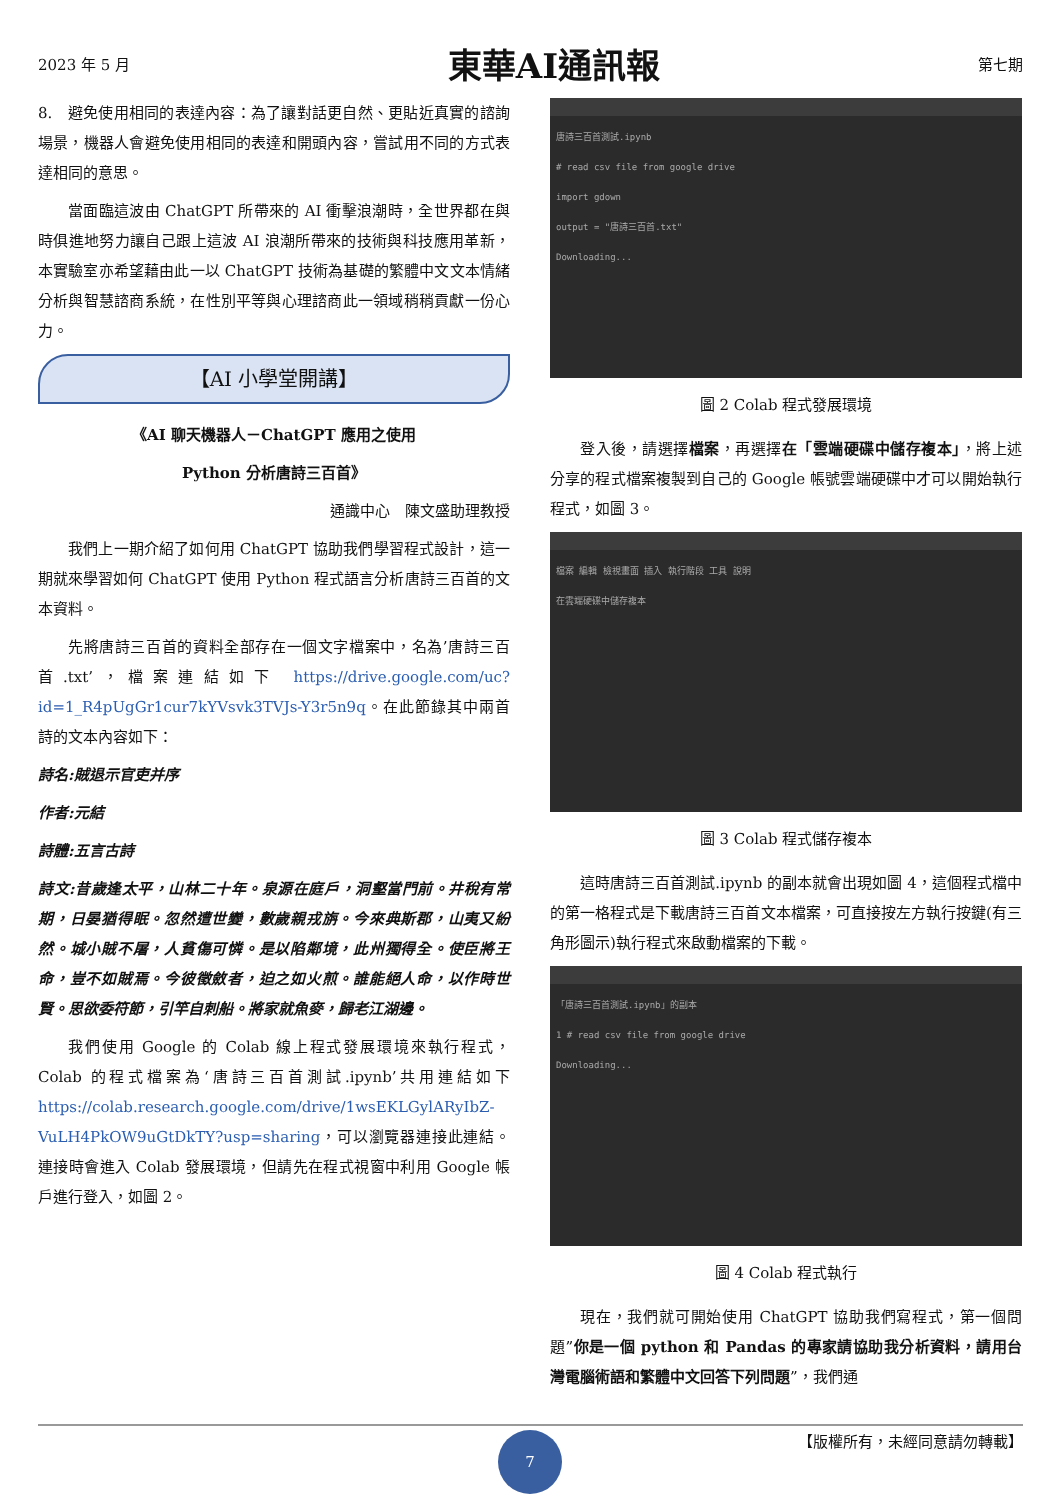2023 年 5 月 東華AI通訊報 第七期
8.　避免使用相同的表達內容：為了讓對話更自然、更貼近真實的諮詢場景，機器人會避免使用相同的表達和開頭內容，嘗試用不同的方式表達相同的意思。
當面臨這波由 ChatGPT 所帶來的 AI 衝擊浪潮時，全世界都在與時俱進地努力讓自己跟上這波 AI 浪潮所帶來的技術與科技應用革新，本實驗室亦希望藉由此一以 ChatGPT 技術為基礎的繁體中文文本情緒分析與智慧諮商系統，在性別平等與心理諮商此一領域稍稍貢獻一份心力。
【AI 小學堂開講】
《AI 聊天機器人－ChatGPT 應用之使用
Python 分析唐詩三百首》
通識中心　陳文盛助理教授
我們上一期介紹了如何用 ChatGPT 協助我們學習程式設計，這一期就來學習如何 ChatGPT 使用 Python 程式語言分析唐詩三百首的文本資料。
先將唐詩三百首的資料全部存在一個文字檔案中，名為’唐詩三百首.txt’，檔案連結如下 https://drive.google.com/uc?id=1_R4pUgGr1cur7kYVsvk3TVJs-Y3r5n9q。在此節錄其中兩首詩的文本內容如下：
詩名:賊退示官吏并序
作者:元結
詩體:五言古詩
詩文:昔歲逢太平，山林二十年。泉源在庭戶，洞壑當門前。井稅有常期，日晏猶得眠。忽然遭世變，數歲親戎旃。今來典斯郡，山夷又紛然。城小賊不屠，人貧傷可憐。是以陷鄰境，此州獨得全。使臣將王命，豈不如賊焉。今彼徵斂者，迫之如火煎。誰能絕人命，以作時世賢。思欲委符節，引竿自刺船。將家就魚麥，歸老江湖邊。
我們使用 Google 的 Colab 線上程式發展環境來執行程式，Colab 的程式檔案為‘唐詩三百首測試.ipynb’共用連結如下 https://colab.research.google.com/drive/1wsEKLGylARyIbZ-VuLH4PkOW9uGtDkTY?usp=sharing，可以瀏覽器連接此連結。連接時會進入 Colab 發展環境，但請先在程式視窗中利用 Google 帳戶進行登入，如圖 2。
唐詩三百首測試.ipynb
# read csv file from google drive
import gdown
output = "唐詩三百首.txt"
Downloading...
圖 2 Colab 程式發展環境
登入後，請選擇檔案，再選擇在「雲端硬碟中儲存複本」，將上述分享的程式檔案複製到自己的 Google 帳號雲端硬碟中才可以開始執行程式，如圖 3。
檔案 編輯 檢視畫面 插入 執行階段 工具 說明
在雲端硬碟中儲存複本
圖 3 Colab 程式儲存複本
這時唐詩三百首測試.ipynb 的副本就會出現如圖 4，這個程式檔中的第一格程式是下載唐詩三百首文本檔案，可直接按左方執行按鍵(有三角形圖示)執行程式來啟動檔案的下載。
「唐詩三百首測試.ipynb」的副本
1 # read csv file from google drive
Downloading...
圖 4 Colab 程式執行
現在，我們就可開始使用 ChatGPT 協助我們寫程式，第一個問題”你是一個 python 和 Pandas 的專家請協助我分析資料，請用台灣電腦術語和繁體中文回答下列問題”，我們通
7 【版權所有，未經同意請勿轉載】